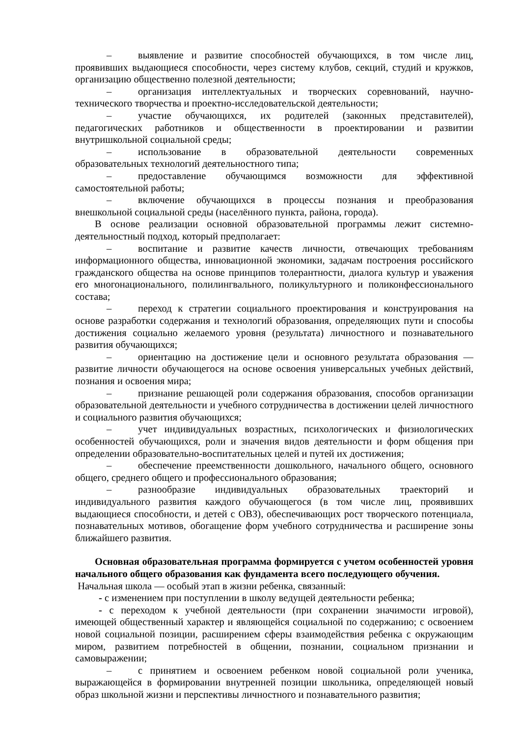– выявление и развитие способностей обучающихся, в том числе лиц, проявивших выдающиеся способности, через систему клубов, секций, студий и кружков, организацию общественно полезной деятельности;
– организация интеллектуальных и творческих соревнований, научно-технического творчества и проектно-исследовательской деятельности;
– участие обучающихся, их родителей (законных представителей), педагогических работников и общественности в проектировании и развитии внутришкольной социальной среды;
– использование в образовательной деятельности современных образовательных технологий деятельностного типа;
– предоставление обучающимся возможности для эффективной самостоятельной работы;
– включение обучающихся в процессы познания и преобразования внешкольной социальной среды (населённого пункта, района, города).
В основе реализации основной образовательной программы лежит системно-деятельностный подход, который предполагает:
– воспитание и развитие качеств личности, отвечающих требованиям информационного общества, инновационной экономики, задачам построения российского гражданского общества на основе принципов толерантности, диалога культур и уважения его многонационального, полилингвального, поликультурного и поликонфессионального состава;
– переход к стратегии социального проектирования и конструирования на основе разработки содержания и технологий образования, определяющих пути и способы достижения социально желаемого уровня (результата) личностного и познавательного развития обучающихся;
– ориентацию на достижение цели и основного результата образования — развитие личности обучающегося на основе освоения универсальных учебных действий, познания и освоения мира;
– признание решающей роли содержания образования, способов организации образовательной деятельности и учебного сотрудничества в достижении целей личностного и социального развития обучающихся;
– учет индивидуальных возрастных, психологических и физиологических особенностей обучающихся, роли и значения видов деятельности и форм общения при определении образовательно-воспитательных целей и путей их достижения;
– обеспечение преемственности дошкольного, начального общего, основного общего, среднего общего и профессионального образования;
– разнообразие индивидуальных образовательных траекторий и индивидуального развития каждого обучающегося (в том числе лиц, проявивших выдающиеся способности, и детей с ОВЗ), обеспечивающих рост творческого потенциала, познавательных мотивов, обогащение форм учебного сотрудничества и расширение зоны ближайшего развития.
Основная образовательная программа формируется с учетом особенностей уровня начального общего образования как фундамента всего последующего обучения.
Начальная школа — особый этап в жизни ребенка, связанный:
- с изменением при поступлении в школу ведущей деятельности ребенка;
- с переходом к учебной деятельности (при сохранении значимости игровой), имеющей общественный характер и являющейся социальной по содержанию; с освоением новой социальной позиции, расширением сферы взаимодействия ребенка с окружающим миром, развитием потребностей в общении, познании, социальном признании и самовыражении;
– с принятием и освоением ребенком новой социальной роли ученика, выражающейся в формировании внутренней позиции школьника, определяющей новый образ школьной жизни и перспективы личностного и познавательного развития;